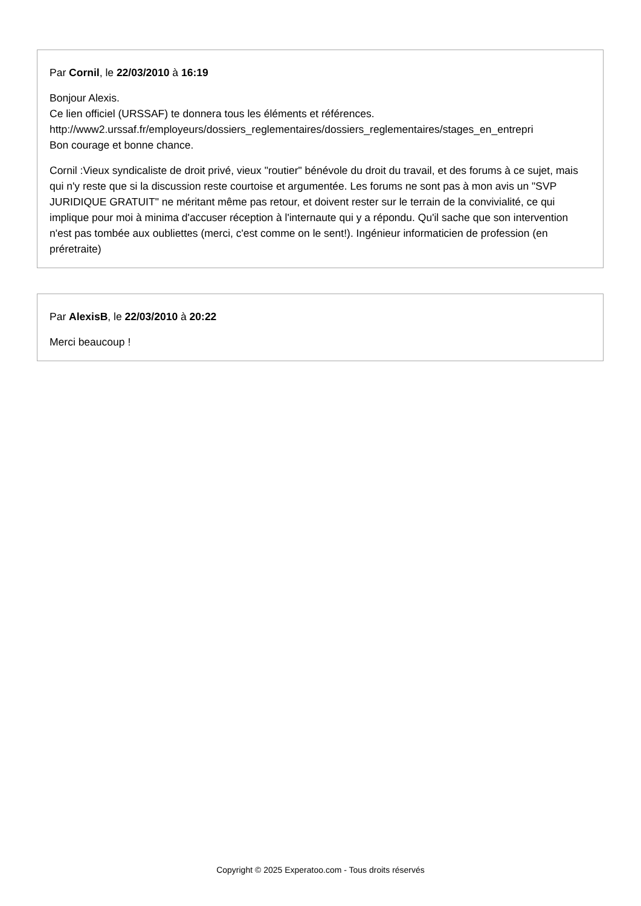Par Cornil, le 22/03/2010 à 16:19
Bonjour Alexis.
Ce lien officiel (URSSAF) te donnera tous les éléments et références.
http://www2.urssaf.fr/employeurs/dossiers_reglementaires/dossiers_reglementaires/stages_en_entrepri
Bon courage et bonne chance.
Cornil :Vieux syndicaliste de droit privé, vieux "routier" bénévole du droit du travail, et des forums à ce sujet, mais qui n'y reste que si la discussion reste courtoise et argumentée. Les forums ne sont pas à mon avis un "SVP JURIDIQUE GRATUIT" ne méritant même pas retour, et doivent rester sur le terrain de la convivialité, ce qui implique pour moi à minima d'accuser réception à l'internaute qui y a répondu. Qu'il sache que son intervention n'est pas tombée aux oubliettes (merci, c'est comme on le sent!). Ingénieur informaticien de profession (en préretraite)
Par AlexisB, le 22/03/2010 à 20:22
Merci beaucoup !
Copyright © 2025 Experatoo.com - Tous droits réservés